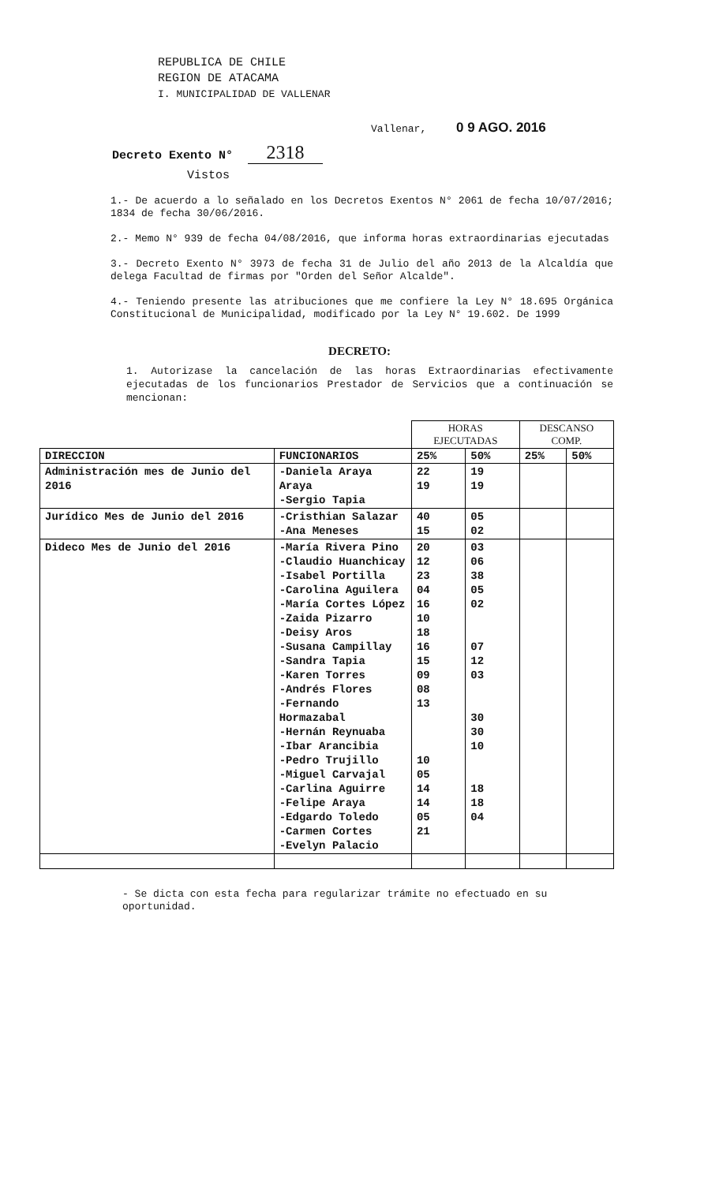REPUBLICA DE CHILE
REGION DE ATACAMA
I. MUNICIPALIDAD DE VALLENAR
Vallenar, 0 9 AGO. 2016
Decreto Exento N° 2318
Vistos
1.- De acuerdo a lo señalado en los Decretos Exentos N° 2061 de fecha 10/07/2016; 1834 de fecha 30/06/2016.
2.- Memo N° 939 de fecha 04/08/2016, que informa horas extraordinarias ejecutadas
3.- Decreto Exento N° 3973 de fecha 31 de Julio del año 2013 de la Alcaldía que delega Facultad de firmas por "Orden del Señor Alcalde".
4.- Teniendo presente las atribuciones que me confiere la Ley N° 18.695 Orgánica Constitucional de Municipalidad, modificado por la Ley N° 19.602. De 1999
DECRETO:
1. Autorizase la cancelación de las horas Extraordinarias efectivamente ejecutadas de los funcionarios Prestador de Servicios que a continuación se mencionan:
| | | HORAS EJECUTADAS | | DESCANSO COMP. | |
| DIRECCION | FUNCIONARIOS | 25% | 50% | 25% | 50% |
| Administración mes de Junio del 2016 | -Daniela Araya Araya -Sergio Tapia | 22 19 | 19 19 | | |
| Jurídico Mes de Junio del 2016 | -Cristhian Salazar -Ana Meneses | 40 15 | 05 02 | | |
| Dideco Mes de Junio del 2016 | -María Rivera Pino -Claudio Huanchicay -Isabel Portilla -Carolina Aguilera -María Cortes López -Zaida Pizarro -Deisy Aros -Susana Campillay -Sandra Tapia -Karen Torres -Andrés Flores -Fernando Hormazabal -Hernán Reynuaba -Ibar Arancibia -Pedro Trujillo -Miguel Carvajal -Carlina Aguirre -Felipe Araya -Edgardo Toledo -Carmen Cortes -Evelyn Palacio | 20 12 23 04 16 10 18 16 15 09 08 13 10 05 14 14 05 21 | 03 06 38 05 02 07 12 03 30 30 10 18 18 04 | | |
- Se dicta con esta fecha para regularizar trámite no efectuado en su oportunidad.